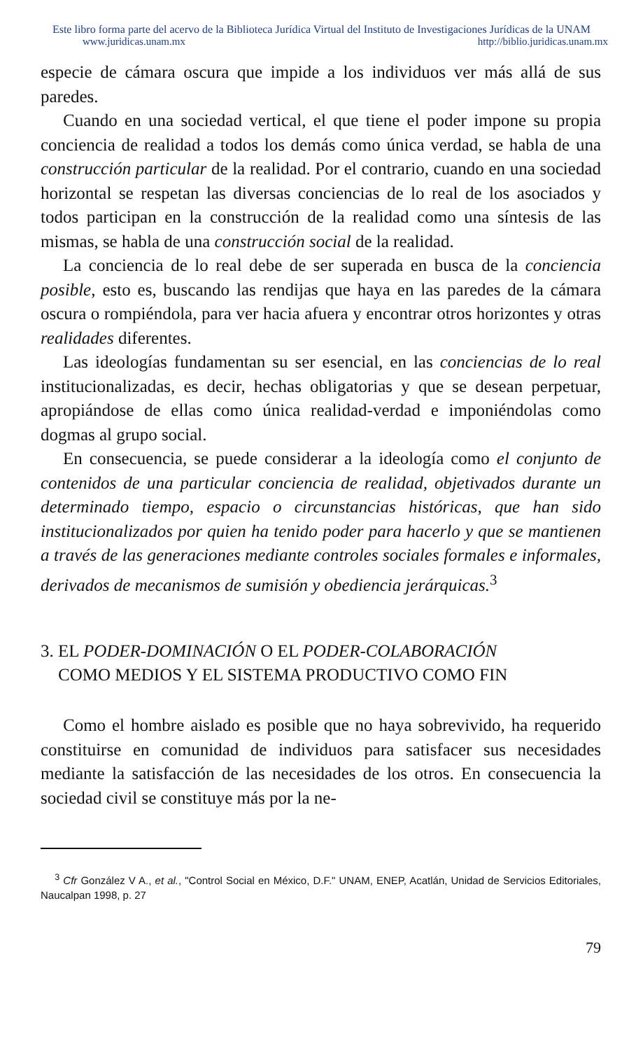Este libro forma parte del acervo de la Biblioteca Jurídica Virtual del Instituto de Investigaciones Jurídicas de la UNAM
www.juridicas.unam.mx http://biblio.juridicas.unam.mx
especie de cámara oscura que impide a los individuos ver más allá de sus paredes.
Cuando en una sociedad vertical, el que tiene el poder impone su propia conciencia de realidad a todos los demás como única verdad, se habla de una construcción particular de la realidad. Por el contrario, cuando en una sociedad horizontal se respetan las diversas conciencias de lo real de los asociados y todos participan en la construcción de la realidad como una síntesis de las mismas, se habla de una construcción social de la realidad.
La conciencia de lo real debe de ser superada en busca de la conciencia posible, esto es, buscando las rendijas que haya en las paredes de la cámara oscura o rompiéndola, para ver hacia afuera y encontrar otros horizontes y otras realidades diferentes.
Las ideologías fundamentan su ser esencial, en las conciencias de lo real institucionalizadas, es decir, hechas obligatorias y que se desean perpetuar, apropiándose de ellas como única realidad-verdad e imponiéndolas como dogmas al grupo social.
En consecuencia, se puede considerar a la ideología como el conjunto de contenidos de una particular conciencia de realidad, objetivados durante un determinado tiempo, espacio o circunstancias históricas, que han sido institucionalizados por quien ha tenido poder para hacerlo y que se mantienen a través de las generaciones mediante controles sociales formales e informales, derivados de mecanismos de sumisión y obediencia jerárquicas.<sup>3</sup>
3. EL PODER-DOMINACIÓN O EL PODER-COLABORACIÓN
COMO MEDIOS Y EL SISTEMA PRODUCTIVO COMO FIN
Como el hombre aislado es posible que no haya sobrevivido, ha requerido constituirse en comunidad de individuos para satisfacer sus necesidades mediante la satisfacción de las necesidades de los otros. En consecuencia la sociedad civil se constituye más por la ne-
<sup>3</sup> Cfr González V A., et al., "Control Social en México, D.F." UNAM, ENEP, Acatlán, Unidad de Servicios Editoriales, Naucalpan 1998, p. 27
79